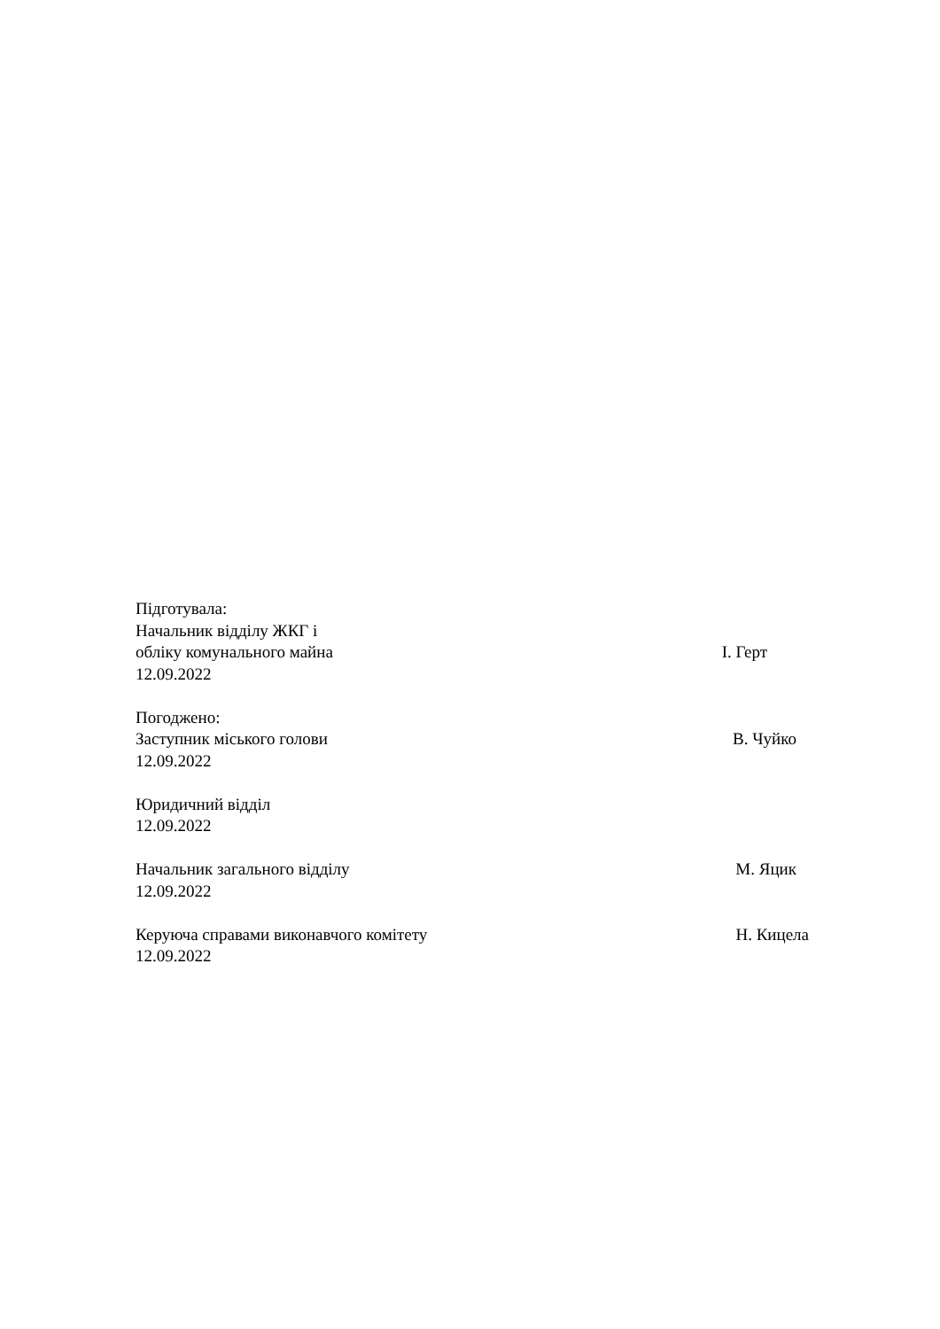Підготувала:
Начальник відділу ЖКГ і
обліку комунального майна І. Герт
12.09.2022
Погоджено:
Заступник міського голови В. Чуйко
12.09.2022
Юридичний відділ
12.09.2022
Начальник загального відділу М. Яцик
12.09.2022
Керуюча справами виконавчого комітету Н. Кицела
12.09.2022